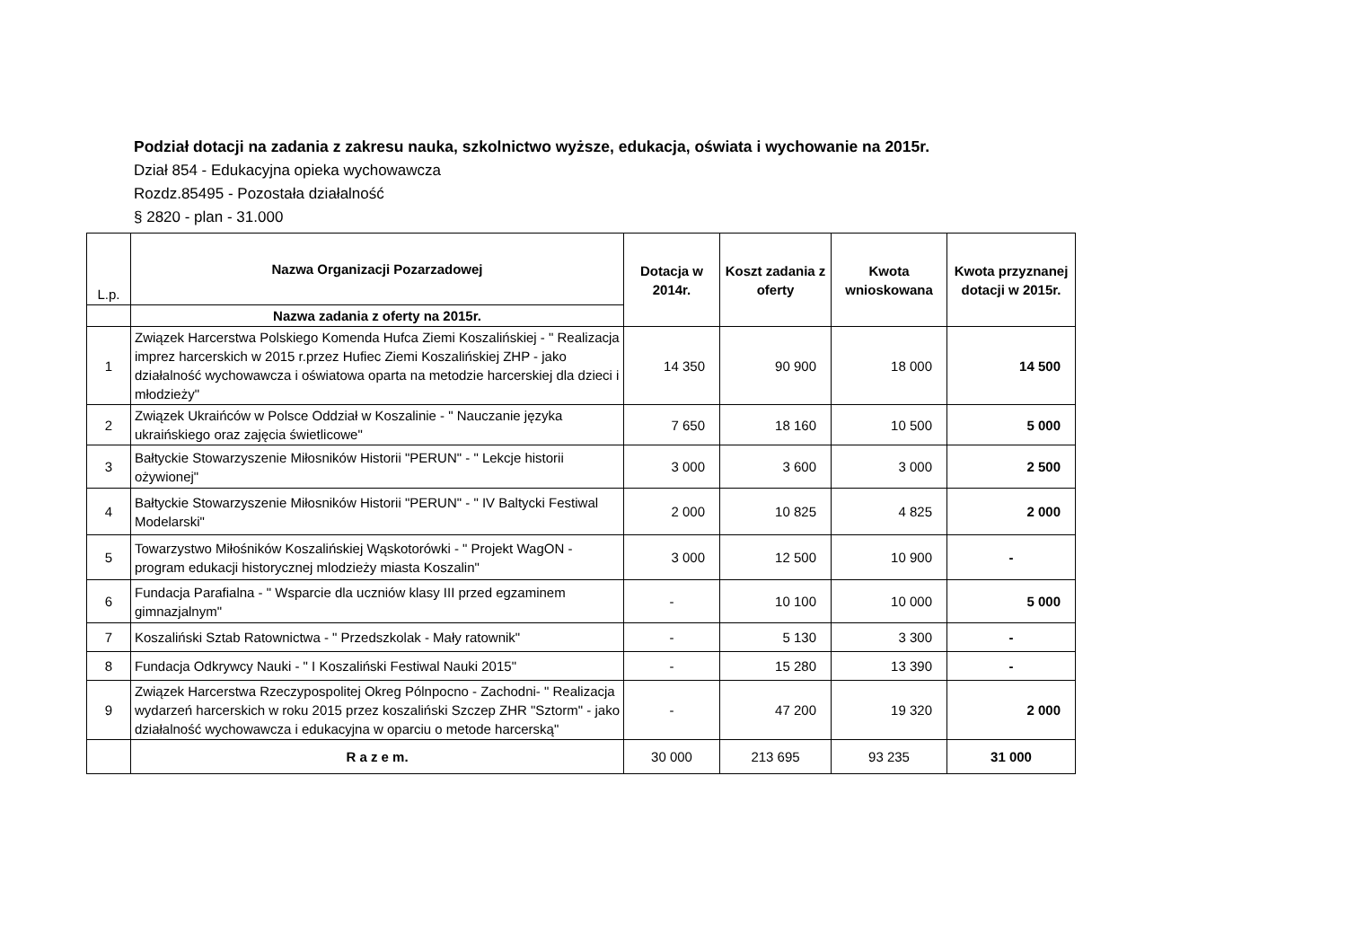Podział dotacji na zadania z zakresu nauka, szkolnictwo wyższe, edukacja, oświata i wychowanie na 2015r.
Dział 854 - Edukacyjna opieka wychowawcza
Rozdz.85495 - Pozostała działalność
§ 2820 - plan - 31.000
| L.p. | Nazwa Organizacji Pozarzadowej | Dotacja w 2014r. | Koszt zadania z oferty | Kwota wnioskowana | Kwota przyznanej dotacji w 2015r. |
| | Nazwa zadania z oferty na 2015r. | | | | |
| 1 | Związek Harcerstwa Polskiego Komenda Hufca Ziemi Koszalińskiej - " Realizacja imprez harcerskich w 2015 r.przez Hufiec Ziemi Koszalińskiej ZHP - jako działalność wychowawcza i oświatowa oparta na metodzie harcerskiej dla dzieci i młodzieży" | 14 350 | 90 900 | 18 000 | 14 500 |
| 2 | Związek Ukraińców w Polsce Oddział w Koszalinie - " Nauczanie języka ukraińskiego oraz zajęcia świetlicowe" | 7 650 | 18 160 | 10 500 | 5 000 |
| 3 | Bałtyckie Stowarzyszenie Miłosników Historii "PERUN" - " Lekcje historii ożywionej" | 3 000 | 3 600 | 3 000 | 2 500 |
| 4 | Bałtyckie Stowarzyszenie Miłosników Historii "PERUN" - " IV Baltycki Festiwal Modelarski" | 2 000 | 10 825 | 4 825 | 2 000 |
| 5 | Towarzystwo Miłośników Koszalińskiej Wąskotorówki - " Projekt WagON - program edukacji historycznej mlodzieży miasta Koszalin" | 3 000 | 12 500 | 10 900 | - |
| 6 | Fundacja Parafialna - " Wsparcie dla uczniów klasy III przed egzaminem gimnazjalnym" | - | 10 100 | 10 000 | 5 000 |
| 7 | Koszaliński Sztab Ratownictwa - " Przedszkolak - Mały ratownik" | - | 5 130 | 3 300 | - |
| 8 | Fundacja Odkrywcy Nauki - " I Koszaliński Festiwal Nauki 2015" | - | 15 280 | 13 390 | - |
| 9 | Związek Harcerstwa Rzeczypospolitej Okreg Pólnpocno - Zachodni- " Realizacja wydarzeń harcerskich w roku 2015 przez koszaliński Szczep ZHR "Sztorm" - jako działalność wychowawcza i edukacyjna w oparciu o metode harcerską" | - | 47 200 | 19 320 | 2 000 |
| | R a z e m. | 30 000 | 213 695 | 93 235 | 31 000 |